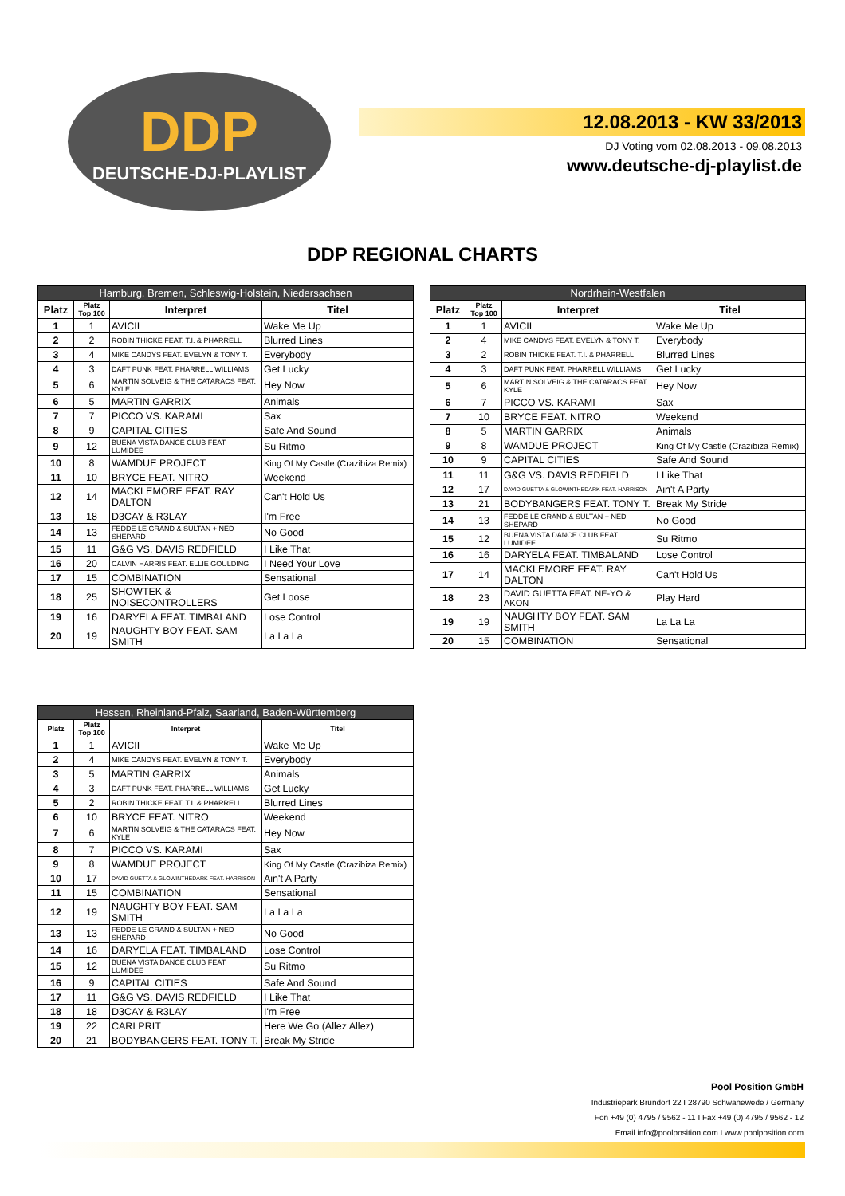DDP
DEUTSCHE-DJ-PLAYLIST
12.08.2013 - KW 33/2013
DJ Voting vom 02.08.2013 - 09.08.2013
www.deutsche-dj-playlist.de
DDP REGIONAL CHARTS
| Hamburg, Bremen, Schleswig-Holstein, Niedersachsen | | | |
| --- | --- | --- | --- |
| Platz | Platz Top 100 | Interpret | Titel |
| 1 | 1 | AVICII | Wake Me Up |
| 2 | 2 | ROBIN THICKE FEAT. T.I. & PHARRELL | Blurred Lines |
| 3 | 4 | MIKE CANDYS FEAT. EVELYN & TONY T. | Everybody |
| 4 | 3 | DAFT PUNK FEAT. PHARRELL WILLIAMS | Get Lucky |
| 5 | 6 | MARTIN SOLVEIG & THE CATARACS FEAT. KYLE | Hey Now |
| 6 | 5 | MARTIN GARRIX | Animals |
| 7 | 7 | PICCO VS. KARAMI | Sax |
| 8 | 9 | CAPITAL CITIES | Safe And Sound |
| 9 | 12 | BUENA VISTA DANCE CLUB FEAT. LUMIDEE | Su Ritmo |
| 10 | 8 | WAMDUE PROJECT | King Of My Castle (Crazibiza Remix) |
| 11 | 10 | BRYCE FEAT. NITRO | Weekend |
| 12 | 14 | MACKLEMORE FEAT. RAY DALTON | Can't Hold Us |
| 13 | 18 | D3CAY & R3LAY | I'm Free |
| 14 | 13 | FEDDE LE GRAND & SULTAN + NED SHEPARD | No Good |
| 15 | 11 | G&G VS. DAVIS REDFIELD | I Like That |
| 16 | 20 | CALVIN HARRIS FEAT. ELLIE GOULDING | I Need Your Love |
| 17 | 15 | COMBINATION | Sensational |
| 18 | 25 | SHOWTEK & NOISECONTROLLERS | Get Loose |
| 19 | 16 | DARYELA FEAT. TIMBALAND | Lose Control |
| 20 | 19 | NAUGHTY BOY FEAT. SAM SMITH | La La La |
| Nordrhein-Westfalen | | | |
| --- | --- | --- | --- |
| Platz | Platz Top 100 | Interpret | Titel |
| 1 | 1 | AVICII | Wake Me Up |
| 2 | 4 | MIKE CANDYS FEAT. EVELYN & TONY T. | Everybody |
| 3 | 2 | ROBIN THICKE FEAT. T.I. & PHARRELL | Blurred Lines |
| 4 | 3 | DAFT PUNK FEAT. PHARRELL WILLIAMS | Get Lucky |
| 5 | 6 | MARTIN SOLVEIG & THE CATARACS FEAT. KYLE | Hey Now |
| 6 | 7 | PICCO VS. KARAMI | Sax |
| 7 | 10 | BRYCE FEAT. NITRO | Weekend |
| 8 | 5 | MARTIN GARRIX | Animals |
| 9 | 8 | WAMDUE PROJECT | King Of My Castle (Crazibiza Remix) |
| 10 | 9 | CAPITAL CITIES | Safe And Sound |
| 11 | 11 | G&G VS. DAVIS REDFIELD | I Like That |
| 12 | 17 | DAVID GUETTA & GLOWINTHEDARK FEAT. HARRISON | Ain't A Party |
| 13 | 21 | BODYBANGERS FEAT. TONY T. | Break My Stride |
| 14 | 13 | FEDDE LE GRAND & SULTAN + NED SHEPARD | No Good |
| 15 | 12 | BUENA VISTA DANCE CLUB FEAT. LUMIDEE | Su Ritmo |
| 16 | 16 | DARYELA FEAT. TIMBALAND | Lose Control |
| 17 | 14 | MACKLEMORE FEAT. RAY DALTON | Can't Hold Us |
| 18 | 23 | DAVID GUETTA FEAT. NE-YO & AKON | Play Hard |
| 19 | 19 | NAUGHTY BOY FEAT. SAM SMITH | La La La |
| 20 | 15 | COMBINATION | Sensational |
| Hessen, Rheinland-Pfalz, Saarland, Baden-Württemberg | | | |
| --- | --- | --- | --- |
| Platz | Platz Top 100 | Interpret | Titel |
| 1 | 1 | AVICII | Wake Me Up |
| 2 | 4 | MIKE CANDYS FEAT. EVELYN & TONY T. | Everybody |
| 3 | 5 | MARTIN GARRIX | Animals |
| 4 | 3 | DAFT PUNK FEAT. PHARRELL WILLIAMS | Get Lucky |
| 5 | 2 | ROBIN THICKE FEAT. T.I. & PHARRELL | Blurred Lines |
| 6 | 10 | BRYCE FEAT. NITRO | Weekend |
| 7 | 6 | MARTIN SOLVEIG & THE CATARACS FEAT. KYLE | Hey Now |
| 8 | 7 | PICCO VS. KARAMI | Sax |
| 9 | 8 | WAMDUE PROJECT | King Of My Castle (Crazibiza Remix) |
| 10 | 17 | DAVID GUETTA & GLOWINTHEDARK FEAT. HARRISON | Ain't A Party |
| 11 | 15 | COMBINATION | Sensational |
| 12 | 19 | NAUGHTY BOY FEAT. SAM SMITH | La La La |
| 13 | 13 | FEDDE LE GRAND & SULTAN + NED SHEPARD | No Good |
| 14 | 16 | DARYELA FEAT. TIMBALAND | Lose Control |
| 15 | 12 | BUENA VISTA DANCE CLUB FEAT. LUMIDEE | Su Ritmo |
| 16 | 9 | CAPITAL CITIES | Safe And Sound |
| 17 | 11 | G&G VS. DAVIS REDFIELD | I Like That |
| 18 | 18 | D3CAY & R3LAY | I'm Free |
| 19 | 22 | CARLPRIT | Here We Go (Allez Allez) |
| 20 | 21 | BODYBANGERS FEAT. TONY T. | Break My Stride |
Pool Position GmbH
Industriepark Brundorf 22 I 28790 Schwanewede / Germany
Fon +49 (0) 4795 / 9562 - 11 I Fax +49 (0) 4795 / 9562 - 12
Email info@poolposition.com I www.poolposition.com